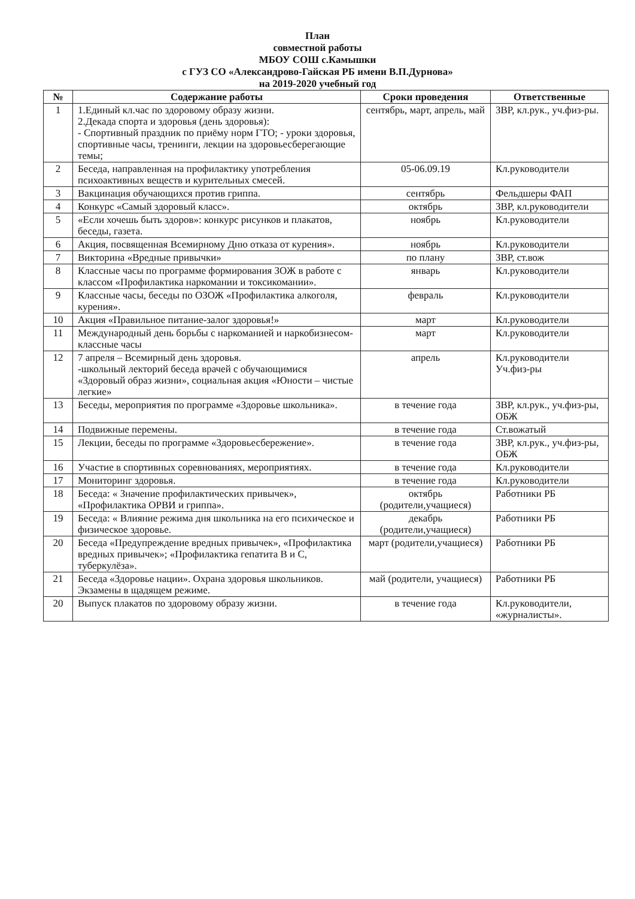План
совместной работы
МБОУ СОШ с.Камышки
с ГУЗ СО «Александрово-Гайская РБ имени В.П.Дурнова»
на 2019-2020 учебный год
| № | Содержание работы | Сроки проведения | Ответственные |
| --- | --- | --- | --- |
| 1 | 1.Единый кл.час по здоровому образу жизни. 2.Декада спорта и здоровья (день здоровья): - Спортивный праздник по приёму норм ГТО; - уроки здоровья, спортивные часы, тренинги, лекции на здоровьесберегающие темы; | сентябрь, март, апрель, май | ЗВР, кл.рук., уч.физ-ры. |
| 2 | Беседа, направленная на профилактику употребления психоактивных веществ и курительных смесей. | 05-06.09.19 | Кл.руководители |
| 3 | Вакцинация обучающихся против гриппа. | сентябрь | Фельдшеры ФАП |
| 4 | Конкурс «Самый здоровый класс». | октябрь | ЗВР, кл.руководители |
| 5 | «Если хочешь быть здоров»: конкурс рисунков и плакатов, беседы, газета. | ноябрь | Кл.руководители |
| 6 | Акция, посвященная Всемирному Дню отказа от курения». | ноябрь | Кл.руководители |
| 7 | Викторина «Вредные привычки» | по плану | ЗВР, ст.вож |
| 8 | Классные часы по программе формирования ЗОЖ в работе с классом «Профилактика наркомании и токсикомании». | январь | Кл.руководители |
| 9 | Классные часы, беседы по ОЗОЖ «Профилактика алкоголя, курения». | февраль | Кл.руководители |
| 10 | Акция «Правильное питание-залог здоровья!» | март | Кл.руководители |
| 11 | Международный день борьбы с наркоманией и наркобизнесом- классные часы | март | Кл.руководители |
| 12 | 7 апреля – Всемирный день здоровья. -школьный лекторий беседа врачей с обучающимися «Здоровый образ жизни», социальная акция «Юности – чистые легкие» | апрель | Кл.руководители Уч.физ-ры |
| 13 | Беседы, мероприятия по программе «Здоровье школьника». | в течение года | ЗВР, кл.рук., уч.физ-ры, ОБЖ |
| 14 | Подвижные перемены. | в течение года | Ст.вожатый |
| 15 | Лекции, беседы по программе «Здоровьесбережение». | в течение года | ЗВР, кл.рук., уч.физ-ры, ОБЖ |
| 16 | Участие в спортивных соревнованиях, мероприятиях. | в течение года | Кл.руководители |
| 17 | Мониторинг здоровья. | в течение года | Кл.руководители |
| 18 | Беседа: « Значение профилактических привычек», «Профилактика ОРВИ и гриппа». | октябрь (родители,учащиеся) | Работники РБ |
| 19 | Беседа: « Влияние режима дня школьника на его психическое и физическое здоровье. | декабрь (родители,учащиеся) | Работники РБ |
| 20 | Беседа «Предупреждение вредных привычек», «Профилактика вредных привычек»; «Профилактика гепатита В и С, туберкулёза». | март (родители,учащиеся) | Работники РБ |
| 21 | Беседа «Здоровье нации». Охрана здоровья школьников. Экзамены в щадящем режиме. | май (родители, учащиеся) | Работники РБ |
| 20 | Выпуск плакатов по здоровому образу жизни. | в течение года | Кл.руководители, «журналисты». |